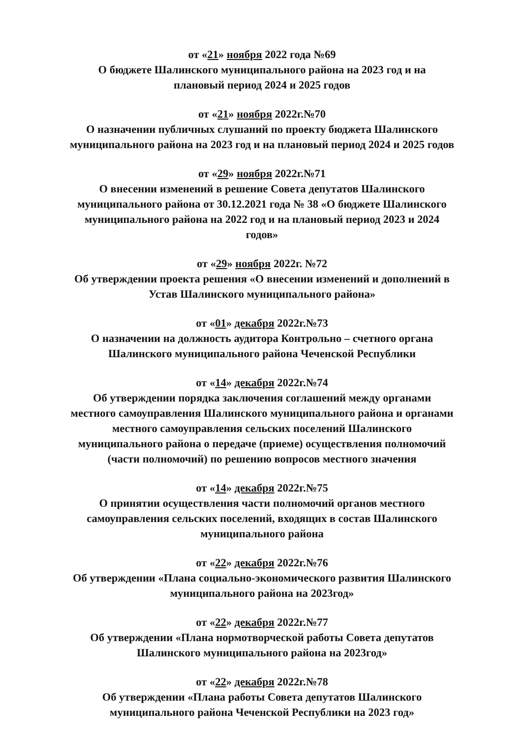от «21» ноября 2022 года №69
О бюджете Шалинского муниципального района на 2023 год и на
плановый период 2024 и 2025 годов
от «21» ноября 2022г.№70
О назначении публичных слушаний по проекту бюджета Шалинского
муниципального района на 2023 год и на плановый период 2024 и 2025 годов
от «29» ноября 2022г.№71
О внесении изменений в решение Совета депутатов Шалинского
муниципального района от 30.12.2021 года № 38 «О бюджете Шалинского
муниципального района на 2022 год и на плановый период 2023 и 2024
годов»
от «29» ноября 2022г. №72
Об утверждении проекта решения «О внесении изменений и дополнений в
Устав Шалинского муниципального района»
от «01» декабря 2022г.№73
О назначении на должность аудитора Контрольно – счетного органа
Шалинского муниципального района Чеченской Республики
от «14» декабря 2022г.№74
Об утверждении порядка заключения соглашений между органами
местного самоуправления Шалинского муниципального района и органами
местного самоуправления сельских поселений Шалинского
муниципального района о передаче (приеме) осуществления полномочий
(части полномочий) по решению вопросов местного значения
от «14» декабря 2022г.№75
О принятии осуществления части полномочий органов местного
самоуправления сельских поселений, входящих в состав Шалинского
муниципального района
от «22» декабря 2022г.№76
Об утверждении «Плана социально-экономического развития Шалинского
муниципального района на 2023год»
от «22» декабря 2022г.№77
Об утверждении «Плана нормотворческой работы Совета депутатов
Шалинского муниципального района на 2023год»
от «22» декабря 2022г.№78
Об утверждении «Плана работы Совета депутатов Шалинского
муниципального района Чеченской Республики на 2023 год»